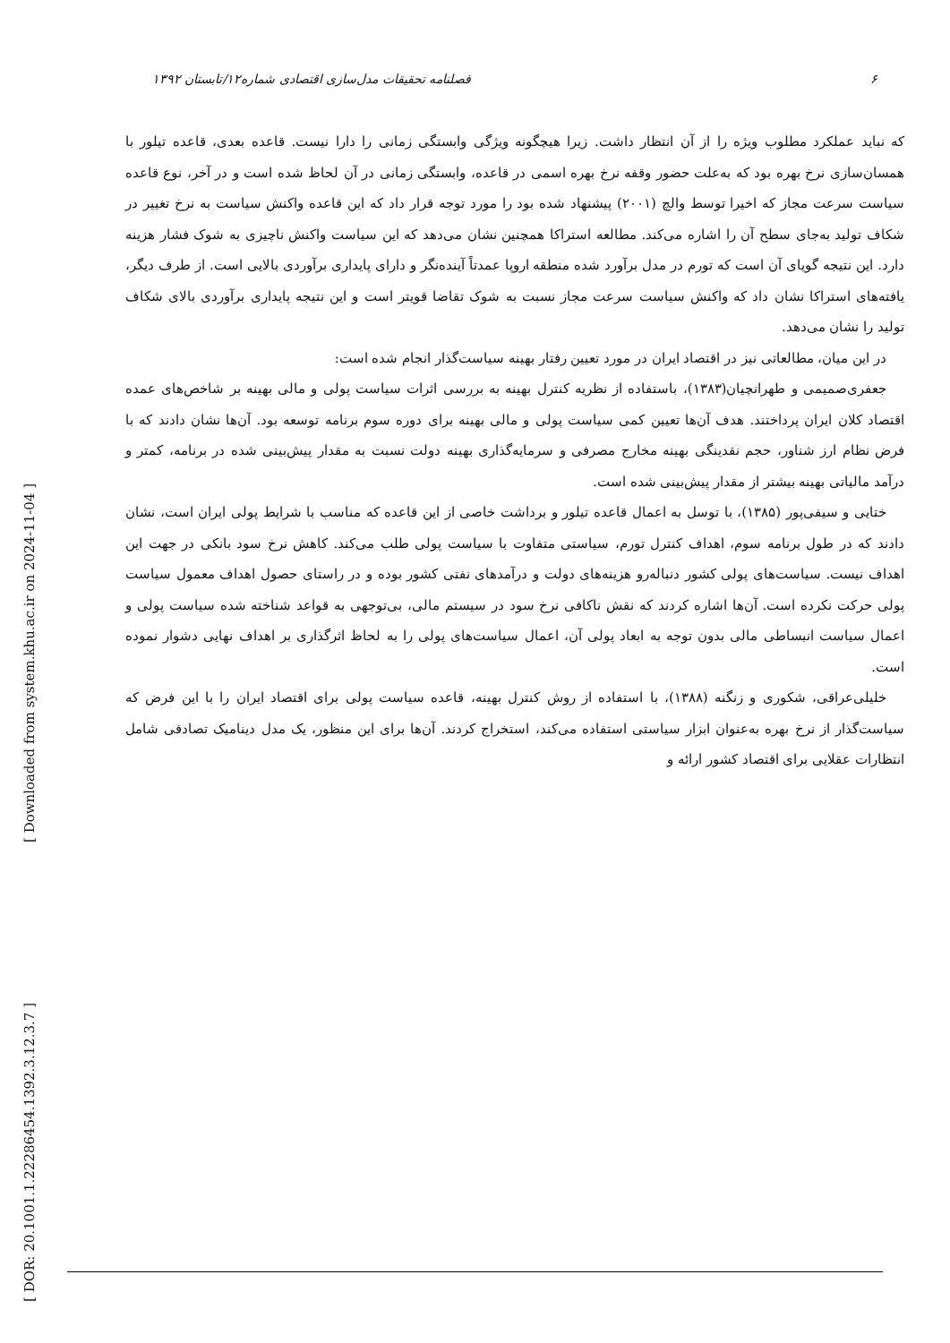[ Downloaded from system.khu.ac.ir on 2024-11-04 ]
[ DOR: 20.1001.1.22286454.1392.3.12.3.7 ]
۶ فصلنامه تحقیقات مدل‌سازی اقتصادی شماره۱۲/تابستان ۱۳۹۲
که نباید عملکرد مطلوب ویژه را از آن انتظار داشت. زیرا هیچگونه ویژگی وابستگی زمانی را دارا نیست. قاعده بعدی، قاعده تیلور با همسان‌سازی نرخ بهره بود که به‌علت حضور وقفه نرخ بهره اسمی در قاعده، وابستگی زمانی در آن لحاظ شده است و در آخر، نوع قاعده سیاست سرعت مجاز که اخیرا توسط والچ (۲۰۰۱) پیشنهاد شده بود را مورد توجه قرار داد که این قاعده واکنش سیاست به نرخ تغییر در شکاف تولید به‌جای سطح آن را اشاره می‌کند. مطالعه استراکا همچنین نشان می‌دهد که این سیاست واکنش ناچیزی به شوک فشار هزینه دارد. این نتیجه گویای آن است که تورم در مدل برآورد شده منطقه اروپا عمدتاً آینده‌نگر و دارای پایداری برآوردی بالایی است. از طرف دیگر، یافته‌های استراکا نشان داد که واکنش سیاست سرعت مجاز نسبت به شوک تقاضا قویتر است و این نتیجه پایداری برآوردی بالای شکاف تولید را نشان می‌دهد.
در این میان، مطالعاتی نیز در اقتصاد ایران در مورد تعیین رفتار بهینه سیاست‌گذار انجام شده است:
جعفری‌صمیمی و طهرانچیان(۱۳۸۳)، باستفاده از نظریه کنترل بهینه به بررسی اثرات سیاست پولی و مالی بهینه بر شاخص‌های عمده اقتصاد کلان ایران پرداختند. هدف آن‌ها تعیین کمی سیاست پولی و مالی بهینه برای دوره سوم برنامه توسعه بود. آن‌ها نشان دادند که با فرض نظام ارز شناور، حجم نقدینگی بهینه مخارج مصرفی و سرمایه‌گذاری بهینه دولت نسبت به مقدار پیش‌بینی شده در برنامه، کمتر و درآمد مالیاتی بهینه بیشتر از مقدار پیش‌بینی شده است.
ختایی و سیفی‌پور (۱۳۸۵)، با توسل به اعمال قاعده تیلور و برداشت خاصی از این قاعده که مناسب با شرایط پولی ایران است، نشان دادند که در طول برنامه سوم، اهداف کنترل تورم، سیاستی متفاوت با سیاست پولی طلب می‌کند. کاهش نرخ سود بانکی در جهت این اهداف نیست. سیاست‌های پولی کشور دنباله‌رو هزینه‌های دولت و درآمدهای نفتی کشور بوده و در راستای حصول اهداف معمول سیاست پولی حرکت نکرده است. آن‌ها اشاره کردند که نقش ناکافی نرخ سود در سیستم مالی، بی‌توجهی به قواعد شناخته شده سیاست پولی و اعمال سیاست انبساطی مالی بدون توجه به ابعاد پولی آن، اعمال سیاست‌های پولی را به لحاظ اثرگذاری بر اهداف نهایی دشوار نموده است.
خلیلی‌عراقی، شکوری و زنگنه (۱۳۸۸)، با استفاده از روش کنترل بهینه، قاعده سیاست پولی برای اقتصاد ایران را با این فرض که سیاست‌گذار از نرخ بهره به‌عنوان ابزار سیاستی استفاده می‌کند، استخراج کردند. آن‌ها برای این منظور، یک مدل دینامیک تصادفی شامل انتظارات عقلایی برای اقتصاد کشور ارائه و